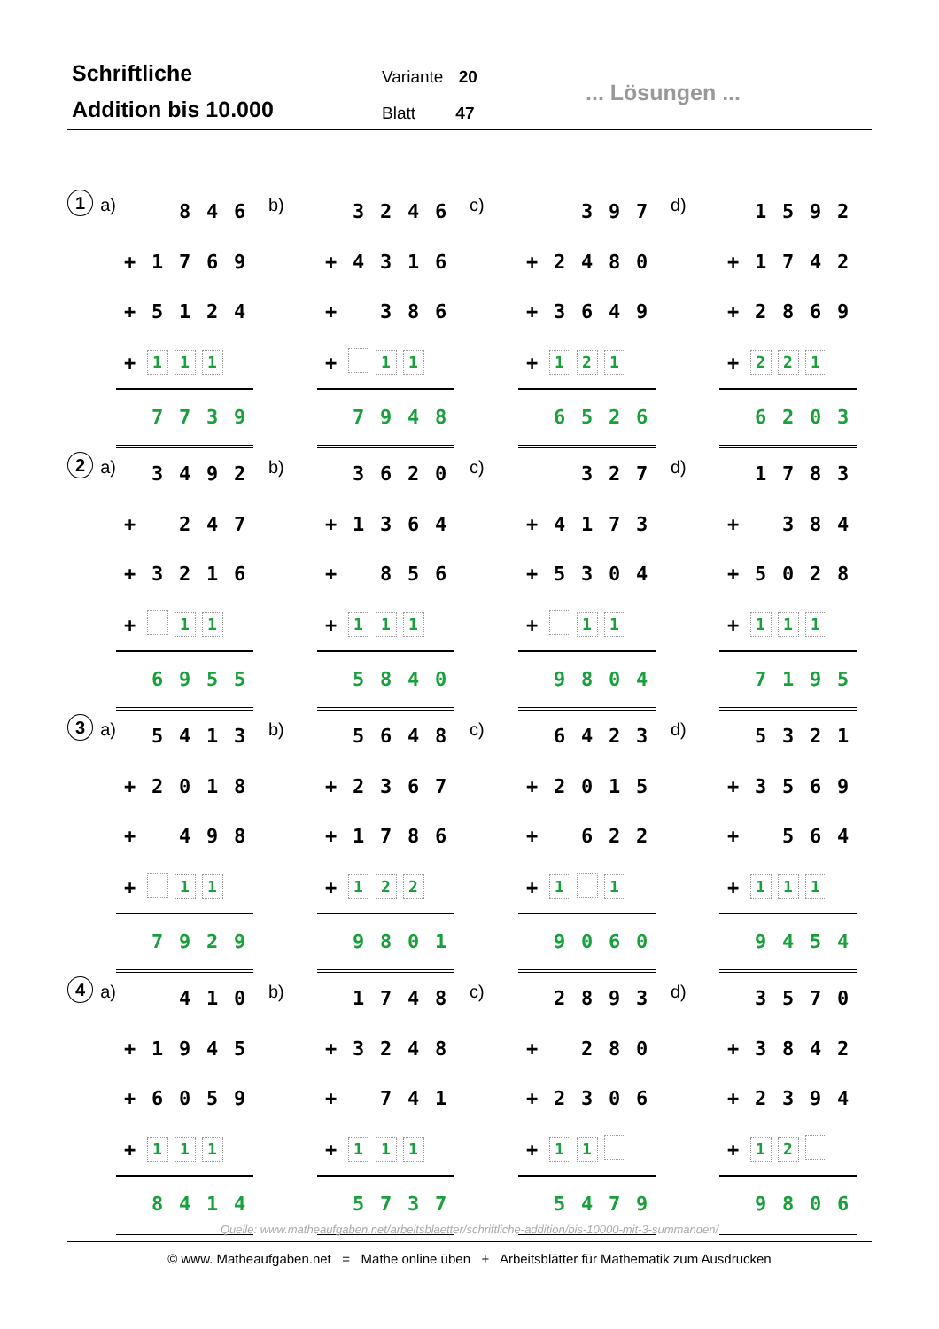Schriftliche
Addition bis 10.000
Variante 20
Blatt 47
... Lösungen ...
1 a)
| | | 8 | 4 | 6 |
| + | 1 | 7 | 6 | 9 |
| + | 5 | 1 | 2 | 4 |
| + | 1 | 1 | 1 | |
| | 7 | 7 | 3 | 9 |
b)
| | 3 | 2 | 4 | 6 |
| + | 4 | 3 | 1 | 6 |
| + | | 3 | 8 | 6 |
| + | | 1 | 1 | |
| | 7 | 9 | 4 | 8 |
c)
| | | 3 | 9 | 7 |
| + | 2 | 4 | 8 | 0 |
| + | 3 | 6 | 4 | 9 |
| + | 1 | 2 | 1 | |
| | 6 | 5 | 2 | 6 |
d)
| | 1 | 5 | 9 | 2 |
| + | 1 | 7 | 4 | 2 |
| + | 2 | 8 | 6 | 9 |
| + | 2 | 2 | 1 | |
| | 6 | 2 | 0 | 3 |
2 a)
| | 3 | 4 | 9 | 2 |
| + | | 2 | 4 | 7 |
| + | 3 | 2 | 1 | 6 |
| + | | 1 | 1 | |
| | 6 | 9 | 5 | 5 |
b)
| | 3 | 6 | 2 | 0 |
| + | 1 | 3 | 6 | 4 |
| + | | 8 | 5 | 6 |
| + | 1 | 1 | 1 | |
| | 5 | 8 | 4 | 0 |
c)
| | | 3 | 2 | 7 |
| + | 4 | 1 | 7 | 3 |
| + | 5 | 3 | 0 | 4 |
| + | | 1 | 1 | |
| | 9 | 8 | 0 | 4 |
d)
| | 1 | 7 | 8 | 3 |
| + | | 3 | 8 | 4 |
| + | 5 | 0 | 2 | 8 |
| + | 1 | 1 | 1 | |
| | 7 | 1 | 9 | 5 |
3 a)
| | 5 | 4 | 1 | 3 |
| + | 2 | 0 | 1 | 8 |
| + | | 4 | 9 | 8 |
| + | | 1 | 1 | |
| | 7 | 9 | 2 | 9 |
b)
| | 5 | 6 | 4 | 8 |
| + | 2 | 3 | 6 | 7 |
| + | 1 | 7 | 8 | 6 |
| + | 1 | 2 | 2 | |
| | 9 | 8 | 0 | 1 |
c)
| | 6 | 4 | 2 | 3 |
| + | 2 | 0 | 1 | 5 |
| + | | 6 | 2 | 2 |
| + | 1 | | 1 | |
| | 9 | 0 | 6 | 0 |
d)
| | 5 | 3 | 2 | 1 |
| + | 3 | 5 | 6 | 9 |
| + | | 5 | 6 | 4 |
| + | 1 | 1 | 1 | |
| | 9 | 4 | 5 | 4 |
4 a)
| | | 4 | 1 | 0 |
| + | 1 | 9 | 4 | 5 |
| + | 6 | 0 | 5 | 9 |
| + | 1 | 1 | 1 | |
| | 8 | 4 | 1 | 4 |
b)
| | 1 | 7 | 4 | 8 |
| + | 3 | 2 | 4 | 8 |
| + | | 7 | 4 | 1 |
| + | 1 | 1 | 1 | |
| | 5 | 7 | 3 | 7 |
c)
| | 2 | 8 | 9 | 3 |
| + | | 2 | 8 | 0 |
| + | 2 | 3 | 0 | 6 |
| + | 1 | 1 | | |
| | 5 | 4 | 7 | 9 |
d)
| | 3 | 5 | 7 | 0 |
| + | 3 | 8 | 4 | 2 |
| + | 2 | 3 | 9 | 4 |
| + | 1 | 2 | | |
| | 9 | 8 | 0 | 6 |
Quelle: www.matheaufgaben.net/arbeitsblaetter/schriftliche-addition/bis-10000-mit-3-summanden/
© www. Matheaufgaben.net = Mathe online üben + Arbeitsblätter für Mathematik zum Ausdrucken